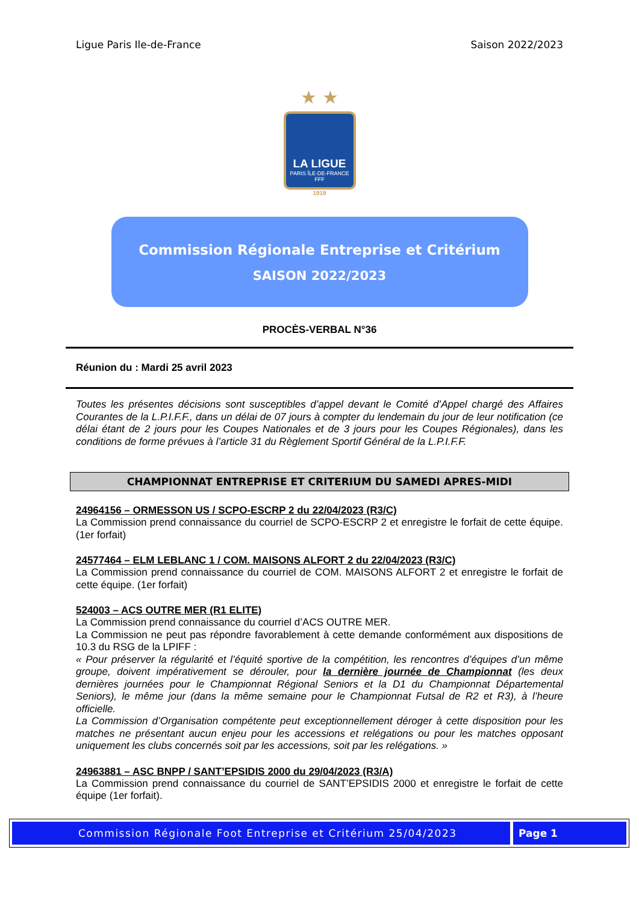Ligue Paris Ile-de-France Saison 2022/2023
★ ★
LA LIGUE
PARIS ÎLE-DE-FRANCE
FFF
1919
Commission Régionale Entreprise et Critérium
SAISON 2022/2023
PROCÈS-VERBAL N°36
Réunion du : Mardi 25 avril 2023
Toutes les présentes décisions sont susceptibles d’appel devant le Comité d’Appel chargé des Affaires Courantes de la L.P.I.F.F., dans un délai de 07 jours à compter du lendemain du jour de leur notification (ce délai étant de 2 jours pour les Coupes Nationales et de 3 jours pour les Coupes Régionales), dans les conditions de forme prévues à l’article 31 du Règlement Sportif Général de la L.P.I.F.F.
CHAMPIONNAT ENTREPRISE ET CRITERIUM DU SAMEDI APRES-MIDI
24964156 – ORMESSON US / SCPO-ESCRP 2 du 22/04/2023 (R3/C)
La Commission prend connaissance du courriel de SCPO-ESCRP 2 et enregistre le forfait de cette équipe. (1er forfait)
24577464 – ELM LEBLANC 1 / COM. MAISONS ALFORT 2 du 22/04/2023 (R3/C)
La Commission prend connaissance du courriel de COM. MAISONS ALFORT 2 et enregistre le forfait de cette équipe. (1er forfait)
524003 – ACS OUTRE MER (R1 ELITE)
La Commission prend connaissance du courriel d’ACS OUTRE MER.
La Commission ne peut pas répondre favorablement à cette demande conformément aux dispositions de 10.3 du RSG de la LPIFF :
« Pour préserver la régularité et l’équité sportive de la compétition, les rencontres d’équipes d’un même groupe, doivent impérativement se dérouler, pour la dernière journée de Championnat (les deux dernières journées pour le Championnat Régional Seniors et la D1 du Championnat Départemental Seniors), le même jour (dans la même semaine pour le Championnat Futsal de R2 et R3), à l’heure officielle.
La Commission d’Organisation compétente peut exceptionnellement déroger à cette disposition pour les matches ne présentant aucun enjeu pour les accessions et relégations ou pour les matches opposant uniquement les clubs concernés soit par les accessions, soit par les relégations. »
24963881 – ASC BNPP / SANT’EPSIDIS 2000 du 29/04/2023 (R3/A)
La Commission prend connaissance du courriel de SANT’EPSIDIS 2000 et enregistre le forfait de cette équipe (1er forfait).
Commission Régionale Foot Entreprise et Critérium 25/04/2023
Page 1